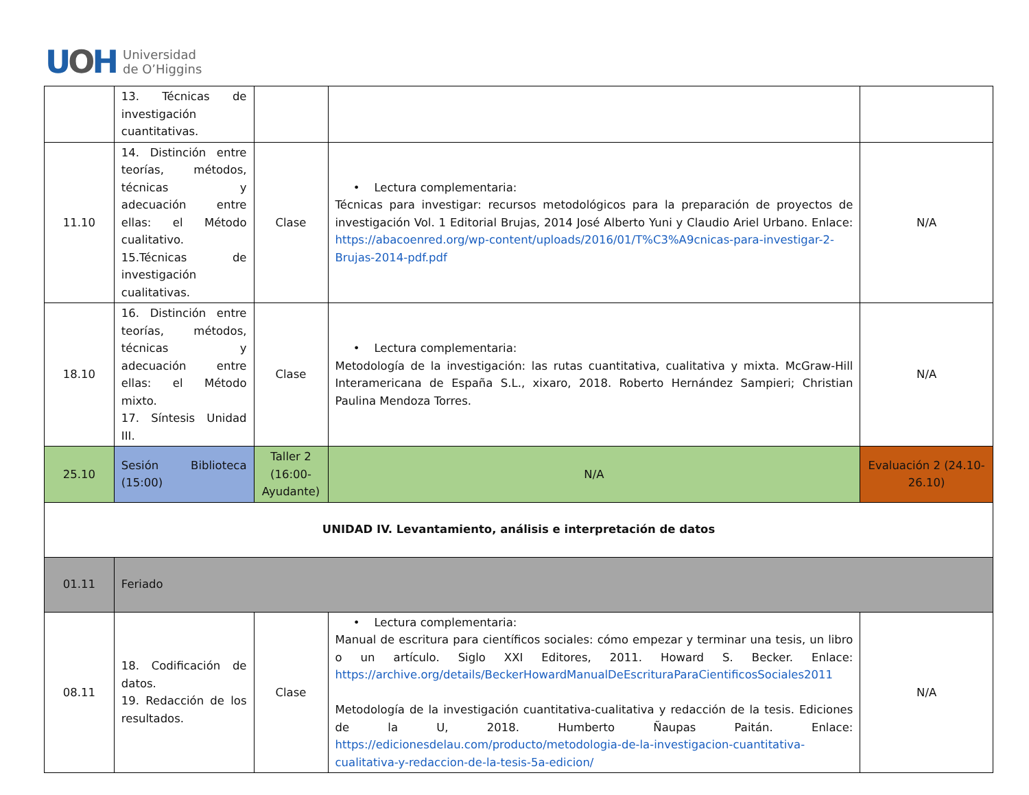UOH
Universidad
de O’Higgins
| | 13. Técnicas de investigación cuantitativas. | | | |
| 11.10 | 14. Distinción entre teorías, métodos, técnicas y adecuación entre ellas: el Método cualitativo. 15.Técnicas de investigación cualitativas. | Clase | • Lectura complementaria: Técnicas para investigar: recursos metodológicos para la preparación de proyectos de investigación Vol. 1 Editorial Brujas, 2014 José Alberto Yuni y Claudio Ariel Urbano. Enlace: https://abacoenred.org/wp-content/uploads/2016/01/T%C3%A9cnicas-para-investigar-2-Brujas-2014-pdf.pdf | N/A |
| 18.10 | 16. Distinción entre teorías, métodos, técnicas y adecuación entre ellas: el Método mixto. 17. Síntesis Unidad III. | Clase | • Lectura complementaria: Metodología de la investigación: las rutas cuantitativa, cualitativa y mixta. McGraw-Hill Interamericana de España S.L., xixaro, 2018. Roberto Hernández Sampieri; Christian Paulina Mendoza Torres. | N/A |
| 25.10 | Sesión Biblioteca (15:00) | Taller 2 (16:00-Ayudante) | N/A | Evaluación 2 (24.10-26.10) |
| UNIDAD IV. Levantamiento, análisis e interpretación de datos | | | | |
| 01.11 | Feriado | | | |
| 08.11 | 18. Codificación de datos. 19. Redacción de los resultados. | Clase | • Lectura complementaria: Manual de escritura para científicos sociales: cómo empezar y terminar una tesis, un libro o un artículo. Siglo XXI Editores, 2011. Howard S. Becker. Enlace: https://archive.org/details/BeckerHowardManualDeEscrituraParaCientificosSociales2011 Metodología de la investigación cuantitativa-cualitativa y redacción de la tesis. Ediciones de la U, 2018. Humberto Ñaupas Paitán. Enlace: https://edicionesdelau.com/producto/metodologia-de-la-investigacion-cuantitativa-cualitativa-y-redaccion-de-la-tesis-5a-edicion/ | N/A |